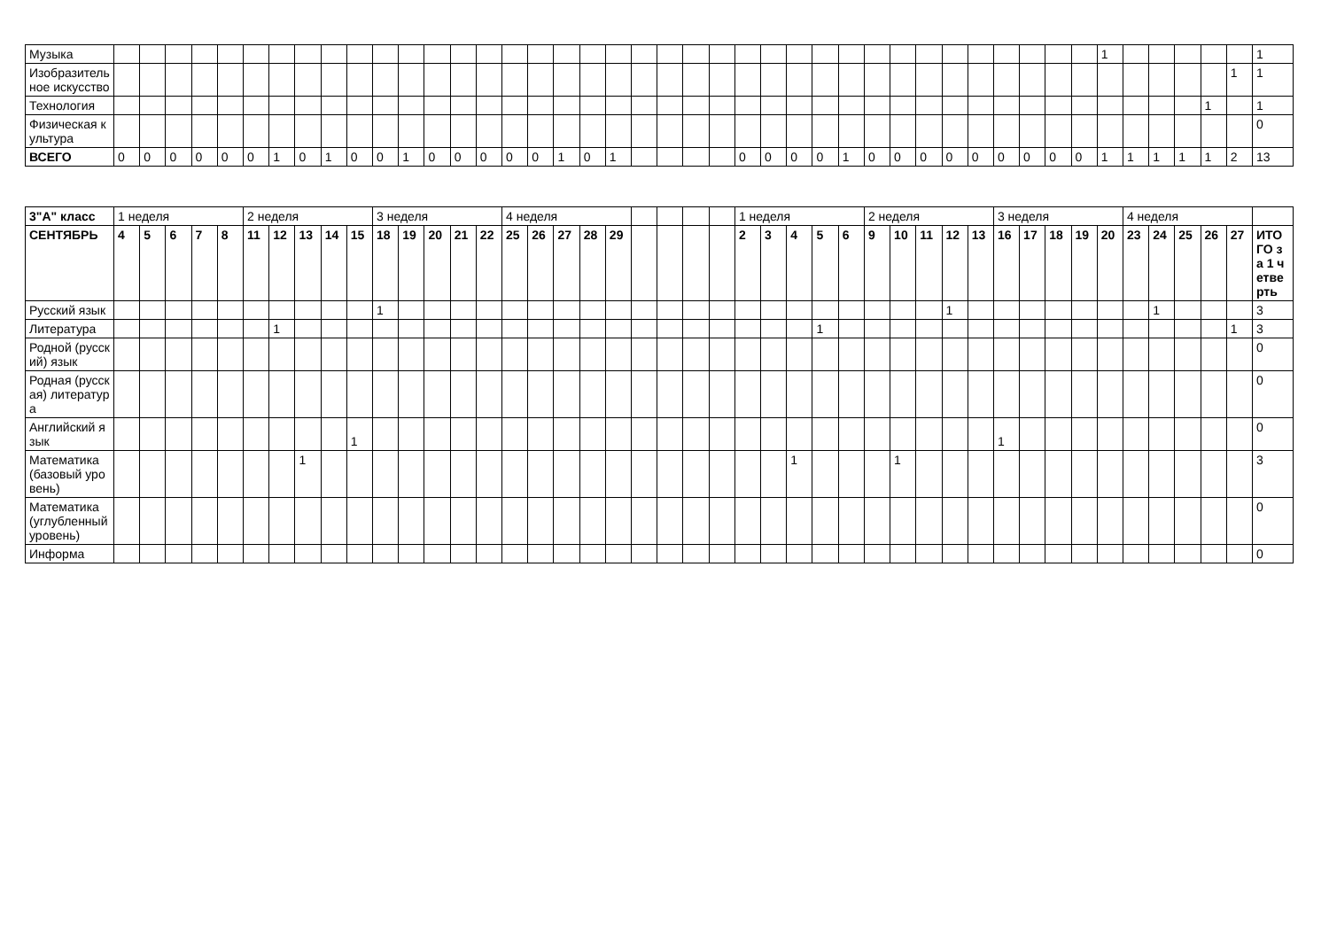| Музыка | | | | | | | | | | | | | | | | | | | | | | | | | | | | | | | | | | | | | | | 1 | | | | | | 1 |
| Изобразительное искусство | | | | | | | | | | | | | | | | | | | | | | | | | | | | | | | | | | | | | | | | | | | | 1 | 1 |
| Технология | | | | | | | | | | | | | | | | | | | | | | | | | | | | | | | | | | | | | | | | | | | 1 | | 1 |
| Физическая культура | | | | | | | | | | | | | | | | | | | | | | | | | | | | | | | | | | | | | | | | | | | | | 0 |
| ВСЕГО | 0 | 0 | 0 | 0 | 0 | 0 | 1 | 0 | 1 | 0 | 0 | 1 | 0 | 0 | 0 | 0 | 0 | 1 | 0 | 1 | | | | | 0 | 0 | 0 | 0 | 1 | 0 | 0 | 0 | 0 | 0 | 0 | 0 | 0 | 0 | 1 | 1 | 1 | 1 | 1 | 2 | 13 |
| 3"А" класс | 1 неделя | | | | | 2 неделя | | | | | 3 неделя | | | | | 4 неделя | | | | | | | | | 1 неделя | | | | | 2 неделя | | | | | 3 неделя | | | | | 4 неделя | | | | | |
| СЕНТЯБРЬ | 4 | 5 | 6 | 7 | 8 | 11 | 12 | 13 | 14 | 15 | 18 | 19 | 20 | 21 | 22 | 25 | 26 | 27 | 28 | 29 | | | | | 2 | 3 | 4 | 5 | 6 | 9 | 10 | 11 | 12 | 13 | 16 | 17 | 18 | 19 | 20 | 23 | 24 | 25 | 26 | 27 | ИТОГО за 1 четверть |
| Русский язык | | | | | | | | | | | 1 | | | | | | | | | | | | | | | | | | | | | | 1 | | | | | | | | 1 | | | | 3 |
| Литература | | | | | | | 1 | | | | | | | | | | | | | | | | | | | | | 1 | | | | | | | | | | | | | | | | 1 | 3 |
| Родной (русский) язык | | | | | | | | | | | | | | | | | | | | | | | | | | | | | | | | | | | | | | | | | | | | | 0 |
| Родная (русская) литература | | | | | | | | | | | | | | | | | | | | | | | | | | | | | | | | | | | | | | | | | | | | | 0 |
| Английский язык | | | | | | | | | | 1 | | | | | | | | | | | | | | | | | | | | | | | | | 1 | | | | | | | | | | 0 |
| Математика (базовый уровень) | | | | | | | | 1 | | | | | | | | | | | | | | | | | | | 1 | | | | 1 | | | | | | | | | | | | | | 3 |
| Математика (углубленный уровень) | | | | | | | | | | | | | | | | | | | | | | | | | | | | | | | | | | | | | | | | | | | | | 0 |
| Информа | | | | | | | | | | | | | | | | | | | | | | | | | | | | | | | | | | | | | | | | | | | | | 0 |